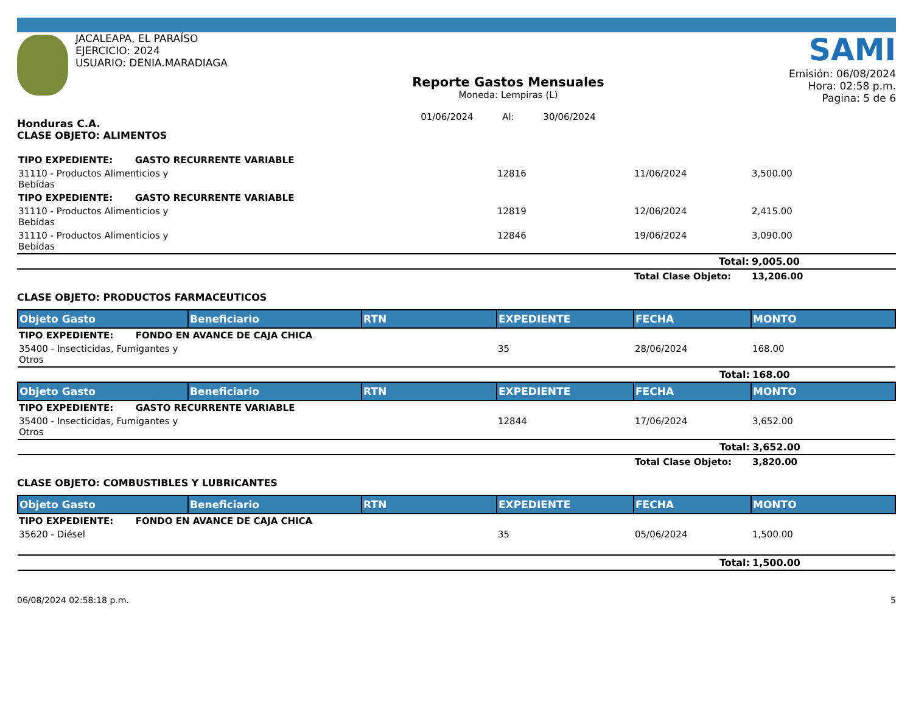JACALEAPA, EL PARAÍSO
EJERCICIO: 2024
USUARIO: DENIA.MARADIAGA
Honduras C.A.
Reporte Gastos Mensuales
Moneda: Lempiras (L)
01/06/2024 Al: 30/06/2024
SAMI
Emisión: 06/08/2024
Hora: 02:58 p.m.
Pagina: 5 de 6
CLASE OBJETO: ALIMENTOS
| TIPO EXPEDIENTE: GASTO RECURRENTE VARIABLE | | | | | |
| 31110 - Productos Alimenticios y Bebídas | | | 12816 | 11/06/2024 | 3,500.00 |
| TIPO EXPEDIENTE: GASTO RECURRENTE VARIABLE | | | | | |
| 31110 - Productos Alimenticios y Bebídas | | | 12819 | 12/06/2024 | 2,415.00 |
| 31110 - Productos Alimenticios y Bebídas | | | 12846 | 19/06/2024 | 3,090.00 |
| | | | | Total: | 9,005.00 |
| | | | | Total Clase Objeto: | 13,206.00 |
CLASE OBJETO: PRODUCTOS FARMACEUTICOS
| Objeto Gasto | Beneficiario | RTN | EXPEDIENTE | FECHA | MONTO |
| --- | --- | --- | --- | --- | --- |
| TIPO EXPEDIENTE: FONDO EN AVANCE DE CAJA CHICA | | | | | |
| 35400 - Insecticidas, Fumigantes y Otros | | | 35 | 28/06/2024 | 168.00 |
| | | | | Total: | 168.00 |
| Objeto Gasto | Beneficiario | RTN | EXPEDIENTE | FECHA | MONTO |
| TIPO EXPEDIENTE: GASTO RECURRENTE VARIABLE | | | | | |
| 35400 - Insecticidas, Fumigantes y Otros | | | 12844 | 17/06/2024 | 3,652.00 |
| | | | | Total: | 3,652.00 |
| | | | | Total Clase Objeto: | 3,820.00 |
CLASE OBJETO: COMBUSTIBLES Y LUBRICANTES
| Objeto Gasto | Beneficiario | RTN | EXPEDIENTE | FECHA | MONTO |
| --- | --- | --- | --- | --- | --- |
| TIPO EXPEDIENTE: FONDO EN AVANCE DE CAJA CHICA | | | | | |
| 35620 - Diésel | | | 35 | 05/06/2024 | 1,500.00 |
| | | | | Total: | 1,500.00 |
06/08/2024 02:58:18 p.m. 5